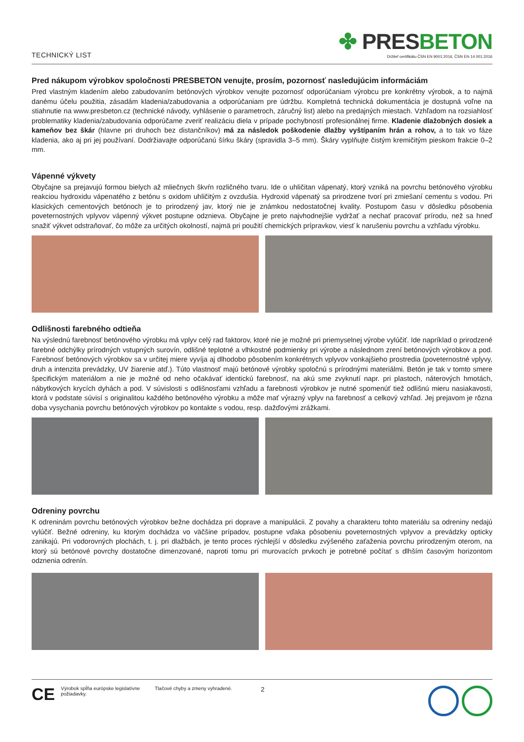TECHNICKÝ LIST
✤ PRESBETON
Držiteľ certifikátu ČSN EN 9001:2016, ČSN EN 14 001:2016
Pred nákupom výrobkov spoločnosti PRESBETON venujte, prosím, pozornosť nasledujúcim informáciám
Pred vlastným kladením alebo zabudovaním betónových výrobkov venujte pozornosť odporúčaniam výrobcu pre konkrétny výrobok, a to najmä danému účelu použitia, zásadám kladenia/zabudovania a odporúčaniam pre údržbu. Kompletná technická dokumentácia je dostupná voľne na stiahnutie na www.presbeton.cz (technické návody, vyhlásenie o parametroch, záručný list) alebo na predajných miestach. Vzhľadom na rozsiahlosť problematiky kladenia/zabudovania odporúčame zveriť realizáciu diela v prípade pochybností profesionálnej firme. Kladenie dlažobných dosiek a kameňov bez škár (hlavne pri druhoch bez distančníkov) má za následok poškodenie dlažby vyštípaním hrán a rohov, a to tak vo fáze kladenia, ako aj pri jej používaní. Dodržiavajte odporúčanú šírku škáry (spravidla 3–5 mm). Škáry vyplňujte čistým kremičitým pieskom frakcie 0–2 mm.
Vápenné výkvety
Obyčajne sa prejavujú formou bielych až mliečnych škvŕn rozličného tvaru. Ide o uhličitan vápenatý, ktorý vzniká na povrchu betónového výrobku reakciou hydroxidu vápenatého z betónu s oxidom uhličitým z ovzdušia. Hydroxid vápenatý sa prirodzene tvorí pri zmiešaní cementu s vodou. Pri klasických cementových betónoch je to prirodzený jav, ktorý nie je známkou nedostatočnej kvality. Postupom času v dôsledku pôsobenia poveternostných vplyvov vápenný výkvet postupne odznieva. Obyčajne je preto najvhodnejšie vydržať a nechať pracovať prírodu, než sa hneď snažiť výkvet odstraňovať, čo môže za určitých okolností, najmä pri použití chemických prípravkov, viesť k narušeniu povrchu a vzhľadu výrobku.
Odlišnosti farebného odtieňa
Na výslednú farebnosť betónového výrobku má vplyv celý rad faktorov, ktoré nie je možné pri priemyselnej výrobe vylúčiť. Ide napríklad o prirodzené farebné odchýlky prírodných vstupných surovín, odlišné teplotné a vlhkostné podmienky pri výrobe a následnom zrení betónových výrobkov a pod. Farebnosť betónových výrobkov sa v určitej miere vyvíja aj dlhodobo pôsobením konkrétnych vplyvov vonkajšieho prostredia (poveternostné vplyvy, druh a intenzita prevádzky, UV žiarenie atď.). Túto vlastnosť majú betónové výrobky spoločnú s prírodnými materiálmi. Betón je tak v tomto smere špecifickým materiálom a nie je možné od neho očakávať identickú farebnosť, na akú sme zvyknutí napr. pri plastoch, náterových hmotách, nábytkových krycích dyhách a pod. V súvislosti s odlišnosťami vzhľadu a farebnosti výrobkov je nutné spomenúť tiež odlišnú mieru nasiakavosti, ktorá v podstate súvisí s originalitou každého betónového výrobku a môže mať výrazný vplyv na farebnosť a celkový vzhľad. Jej prejavom je rôzna doba vysychania povrchu betónových výrobkov po kontakte s vodou, resp. dažďovými zrážkami.
Odreniny povrchu
K odreninám povrchu betónových výrobkov bežne dochádza pri doprave a manipulácii. Z povahy a charakteru tohto materiálu sa odreniny nedajú vylúčiť. Bežné odreniny, ku ktorým dochádza vo väčšine prípadov, postupne vďaka pôsobeniu poveternostných vplyvov a prevádzky opticky zanikajú. Pri vodorovných plochách, t. j. pri dlažbách, je tento proces rýchlejší v dôsledku zvýšeného zaťaženia povrchu prirodzeným oterom, na ktorý sú betónové povrchy dostatočne dimenzované, naproti tomu pri murovacích prvkoch je potrebné počítať s dlhším časovým horizontom odznenia odrenín.
CE
Výrobok spĺňa európske legislatívne požiadavky.
Tlačové chyby a zmeny vyhradené.
2